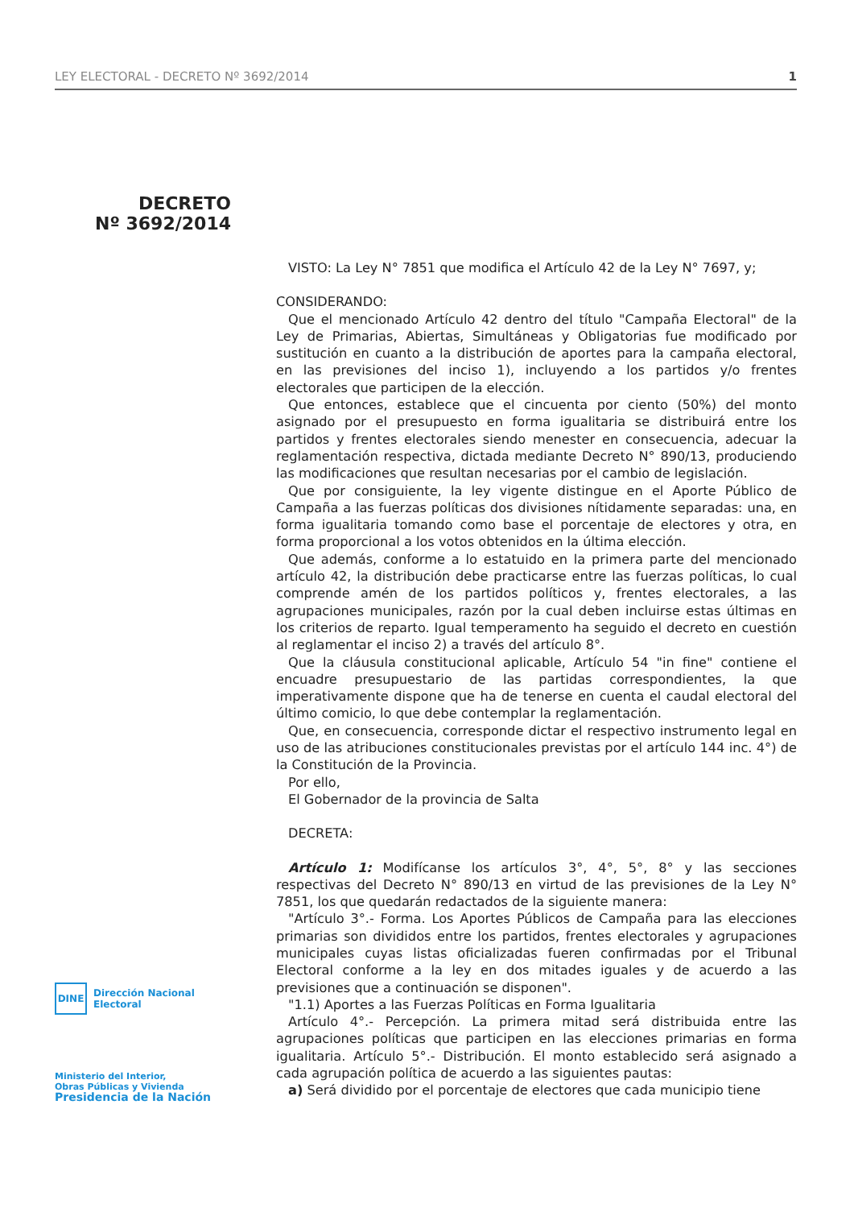LEY ELECTORAL - DECRETO Nº 3692/2014 1
DECRETO
Nº 3692/2014
DINE
Dirección Nacional
Electoral
Ministerio del Interior,
Obras Públicas y Vivienda
Presidencia de la Nación
VISTO: La Ley N° 7851 que modifica el Artículo 42 de la Ley N° 7697, y;
CONSIDERANDO:
Que el mencionado Artículo 42 dentro del título "Campaña Electoral" de la Ley de Primarias, Abiertas, Simultáneas y Obligatorias fue modificado por sustitución en cuanto a la distribución de aportes para la campaña electoral, en las previsiones del inciso 1), incluyendo a los partidos y/o frentes electorales que participen de la elección.
Que entonces, establece que el cincuenta por ciento (50%) del monto asignado por el presupuesto en forma igualitaria se distribuirá entre los partidos y frentes electorales siendo menester en consecuencia, adecuar la reglamentación respectiva, dictada mediante Decreto N° 890/13, produciendo las modificaciones que resultan necesarias por el cambio de legislación.
Que por consiguiente, la ley vigente distingue en el Aporte Público de Campaña a las fuerzas políticas dos divisiones nítidamente separadas: una, en forma igualitaria tomando como base el porcentaje de electores y otra, en forma proporcional a los votos obtenidos en la última elección.
Que además, conforme a lo estatuido en la primera parte del mencionado artículo 42, la distribución debe practicarse entre las fuerzas políticas, lo cual comprende amén de los partidos políticos y, frentes electorales, a las agrupaciones municipales, razón por la cual deben incluirse estas últimas en los criterios de reparto. Igual temperamento ha seguido el decreto en cuestión al reglamentar el inciso 2) a través del artículo 8°.
Que la cláusula constitucional aplicable, Artículo 54 "in fine" contiene el encuadre presupuestario de las partidas correspondientes, la que imperativamente dispone que ha de tenerse en cuenta el caudal electoral del último comicio, lo que debe contemplar la reglamentación.
Que, en consecuencia, corresponde dictar el respectivo instrumento legal en uso de las atribuciones constitucionales previstas por el artículo 144 inc. 4°) de la Constitución de la Provincia.
Por ello,
El Gobernador de la provincia de Salta
DECRETA:
Artículo 1: Modifícanse los artículos 3°, 4°, 5°, 8° y las secciones respectivas del Decreto N° 890/13 en virtud de las previsiones de la Ley N° 7851, los que quedarán redactados de la siguiente manera:
"Artículo 3°.- Forma. Los Aportes Públicos de Campaña para las elecciones primarias son divididos entre los partidos, frentes electorales y agrupaciones municipales cuyas listas oficializadas fueren confirmadas por el Tribunal Electoral conforme a la ley en dos mitades iguales y de acuerdo a las previsiones que a continuación se disponen".
"1.1) Aportes a las Fuerzas Políticas en Forma Igualitaria
Artículo 4°.- Percepción. La primera mitad será distribuida entre las agrupaciones políticas que participen en las elecciones primarias en forma igualitaria. Artículo 5°.- Distribución. El monto establecido será asignado a cada agrupación política de acuerdo a las siguientes pautas:
a) Será dividido por el porcentaje de electores que cada municipio tiene